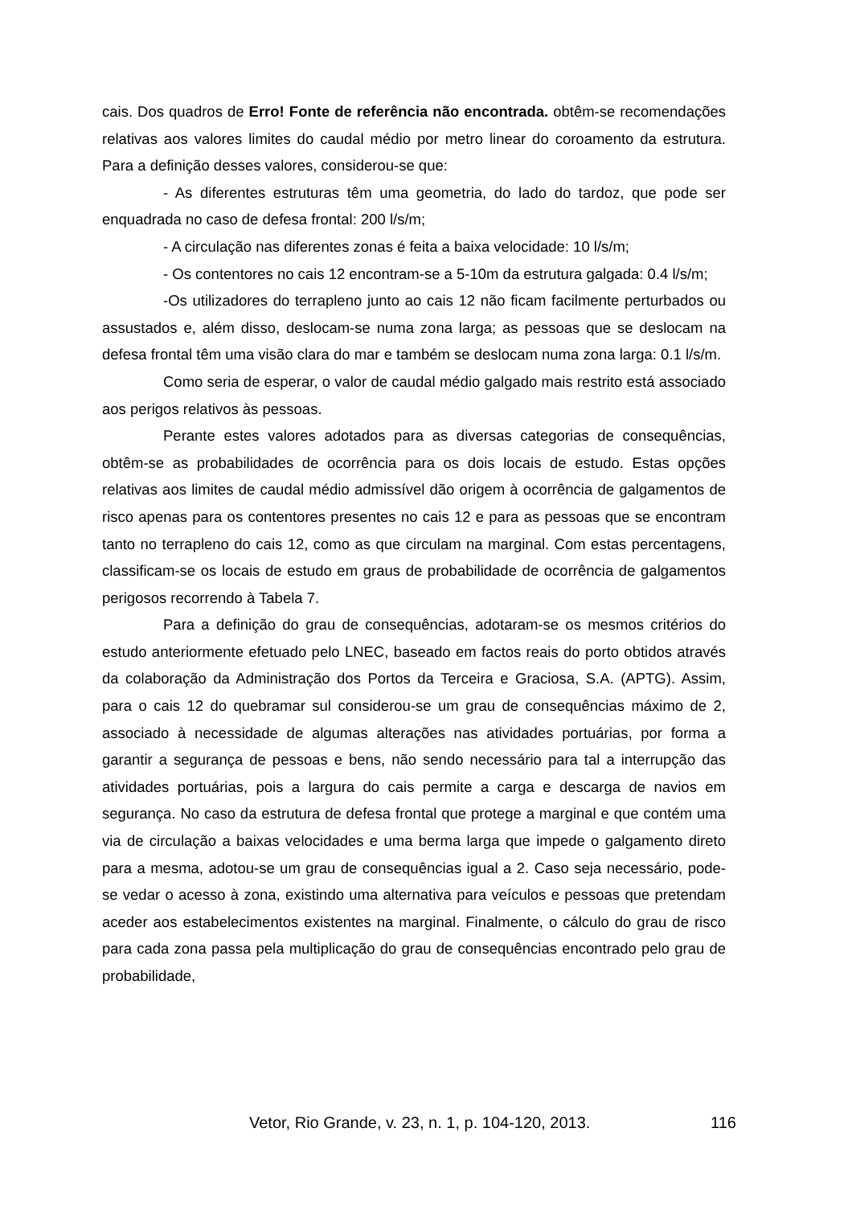cais. Dos quadros de Erro! Fonte de referência não encontrada. obtêm-se recomendações relativas aos valores limites do caudal médio por metro linear do coroamento da estrutura. Para a definição desses valores, considerou-se que:
- As diferentes estruturas têm uma geometria, do lado do tardoz, que pode ser enquadrada no caso de defesa frontal: 200 l/s/m;
- A circulação nas diferentes zonas é feita a baixa velocidade: 10 l/s/m;
- Os contentores no cais 12 encontram-se a 5-10m da estrutura galgada: 0.4 l/s/m;
-Os utilizadores do terrapleno junto ao cais 12 não ficam facilmente perturbados ou assustados e, além disso, deslocam-se numa zona larga; as pessoas que se deslocam na defesa frontal têm uma visão clara do mar e também se deslocam numa zona larga: 0.1 l/s/m.
Como seria de esperar, o valor de caudal médio galgado mais restrito está associado aos perigos relativos às pessoas.
Perante estes valores adotados para as diversas categorias de consequências, obtêm-se as probabilidades de ocorrência para os dois locais de estudo. Estas opções relativas aos limites de caudal médio admissível dão origem à ocorrência de galgamentos de risco apenas para os contentores presentes no cais 12 e para as pessoas que se encontram tanto no terrapleno do cais 12, como as que circulam na marginal. Com estas percentagens, classificam-se os locais de estudo em graus de probabilidade de ocorrência de galgamentos perigosos recorrendo à Tabela 7.
Para a definição do grau de consequências, adotaram-se os mesmos critérios do estudo anteriormente efetuado pelo LNEC, baseado em factos reais do porto obtidos através da colaboração da Administração dos Portos da Terceira e Graciosa, S.A. (APTG). Assim, para o cais 12 do quebramar sul considerou-se um grau de consequências máximo de 2, associado à necessidade de algumas alterações nas atividades portuárias, por forma a garantir a segurança de pessoas e bens, não sendo necessário para tal a interrupção das atividades portuárias, pois a largura do cais permite a carga e descarga de navios em segurança. No caso da estrutura de defesa frontal que protege a marginal e que contém uma via de circulação a baixas velocidades e uma berma larga que impede o galgamento direto para a mesma, adotou-se um grau de consequências igual a 2. Caso seja necessário, pode-se vedar o acesso à zona, existindo uma alternativa para veículos e pessoas que pretendam aceder aos estabelecimentos existentes na marginal. Finalmente, o cálculo do grau de risco para cada zona passa pela multiplicação do grau de consequências encontrado pelo grau de probabilidade,
Vetor, Rio Grande, v. 23, n. 1, p. 104-120, 2013. 116